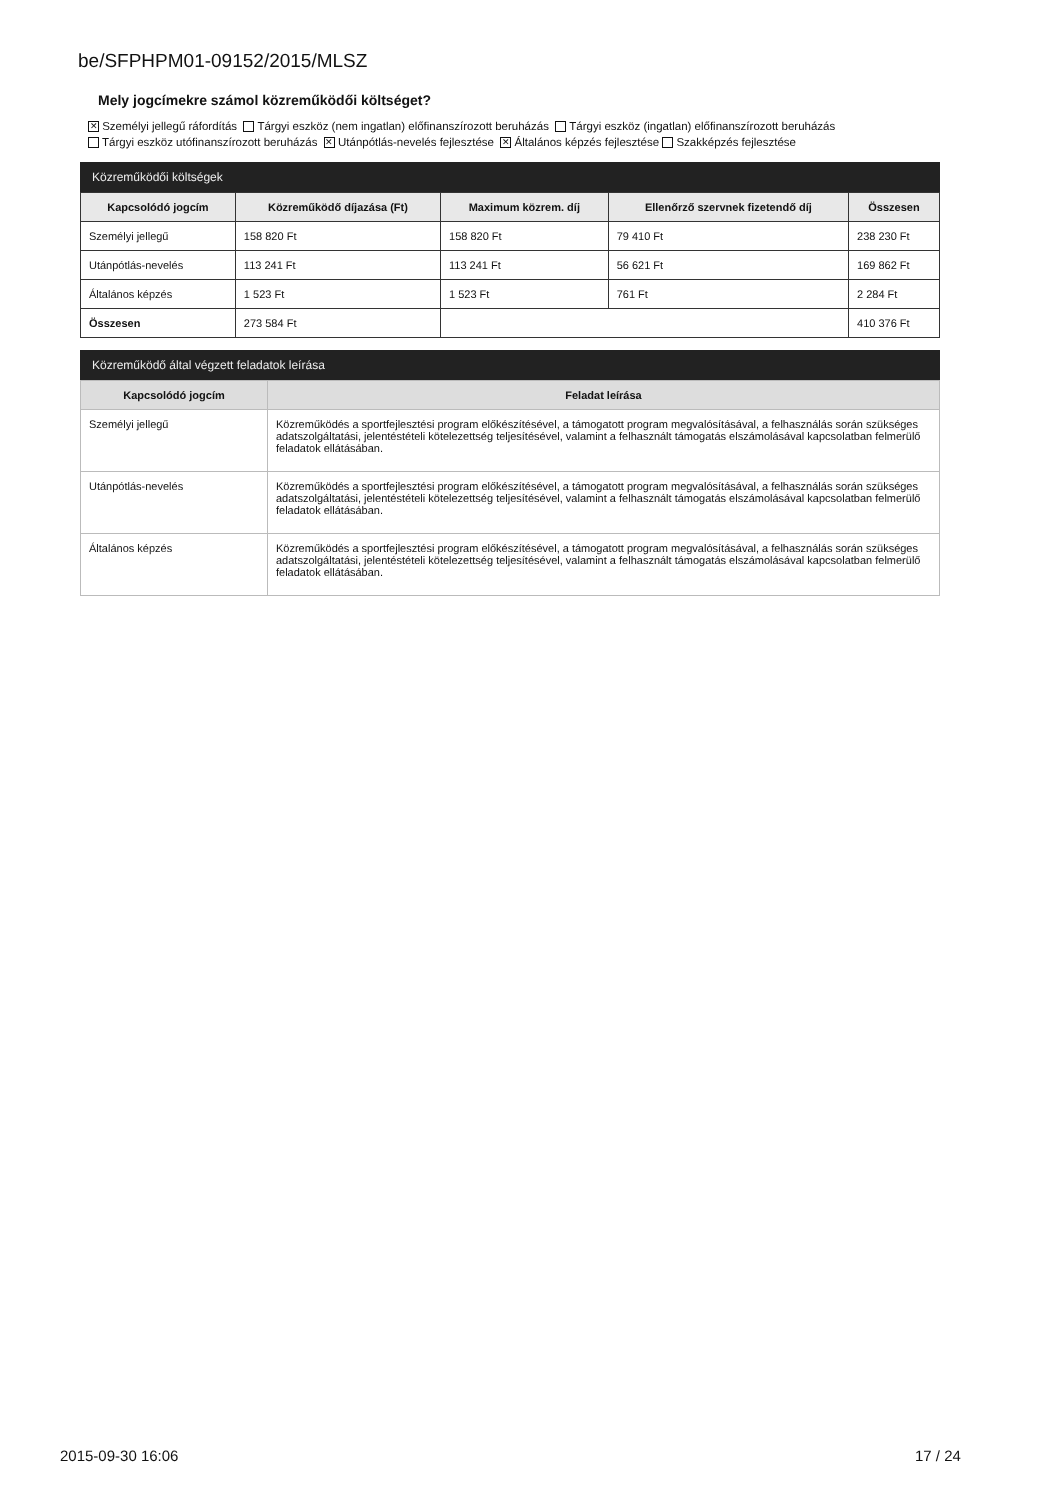be/SFPHPM01-09152/2015/MLSZ
Mely jogcímekre számol közreműködői költséget?
✕ Személyi jellegű ráfordítás Tárgyi eszköz (nem ingatlan) előfinanszírozott beruházás Tárgyi eszköz (ingatlan) előfinanszírozott beruházás
Tárgyi eszköz utófinanszírozott beruházás ✕ Utánpótlás-nevelés fejlesztése ✕ Általános képzés fejlesztése Szakképzés fejlesztése
Közreműködői költségek
| Kapcsolódó jogcím | Közreműködő díjazása (Ft) | Maximum közrem. díj | Ellenőrző szervnek fizetendő díj | Összesen |
| --- | --- | --- | --- | --- |
| Személyi jellegű | 158 820 Ft | 158 820 Ft | 79 410 Ft | 238 230 Ft |
| Utánpótlás-nevelés | 113 241 Ft | 113 241 Ft | 56 621 Ft | 169 862 Ft |
| Általános képzés | 1 523 Ft | 1 523 Ft | 761 Ft | 2 284 Ft |
| Összesen | 273 584 Ft | | | 410 376 Ft |
Közreműködő által végzett feladatok leírása
| Kapcsolódó jogcím | Feladat leírása |
| --- | --- |
| Személyi jellegű | Közreműködés a sportfejlesztési program előkészítésével, a támogatott program megvalósításával, a felhasználás során szükséges adatszolgáltatási, jelentéstételi kötelezettség teljesítésével, valamint a felhasznált támogatás elszámolásával kapcsolatban felmerülő feladatok ellátásában. |
| Utánpótlás-nevelés | Közreműködés a sportfejlesztési program előkészítésével, a támogatott program megvalósításával, a felhasználás során szükséges adatszolgáltatási, jelentéstételi kötelezettség teljesítésével, valamint a felhasznált támogatás elszámolásával kapcsolatban felmerülő feladatok ellátásában. |
| Általános képzés | Közreműködés a sportfejlesztési program előkészítésével, a támogatott program megvalósításával, a felhasználás során szükséges adatszolgáltatási, jelentéstételi kötelezettség teljesítésével, valamint a felhasznált támogatás elszámolásával kapcsolatban felmerülő feladatok ellátásában. |
2015-09-30 16:06 17 / 24